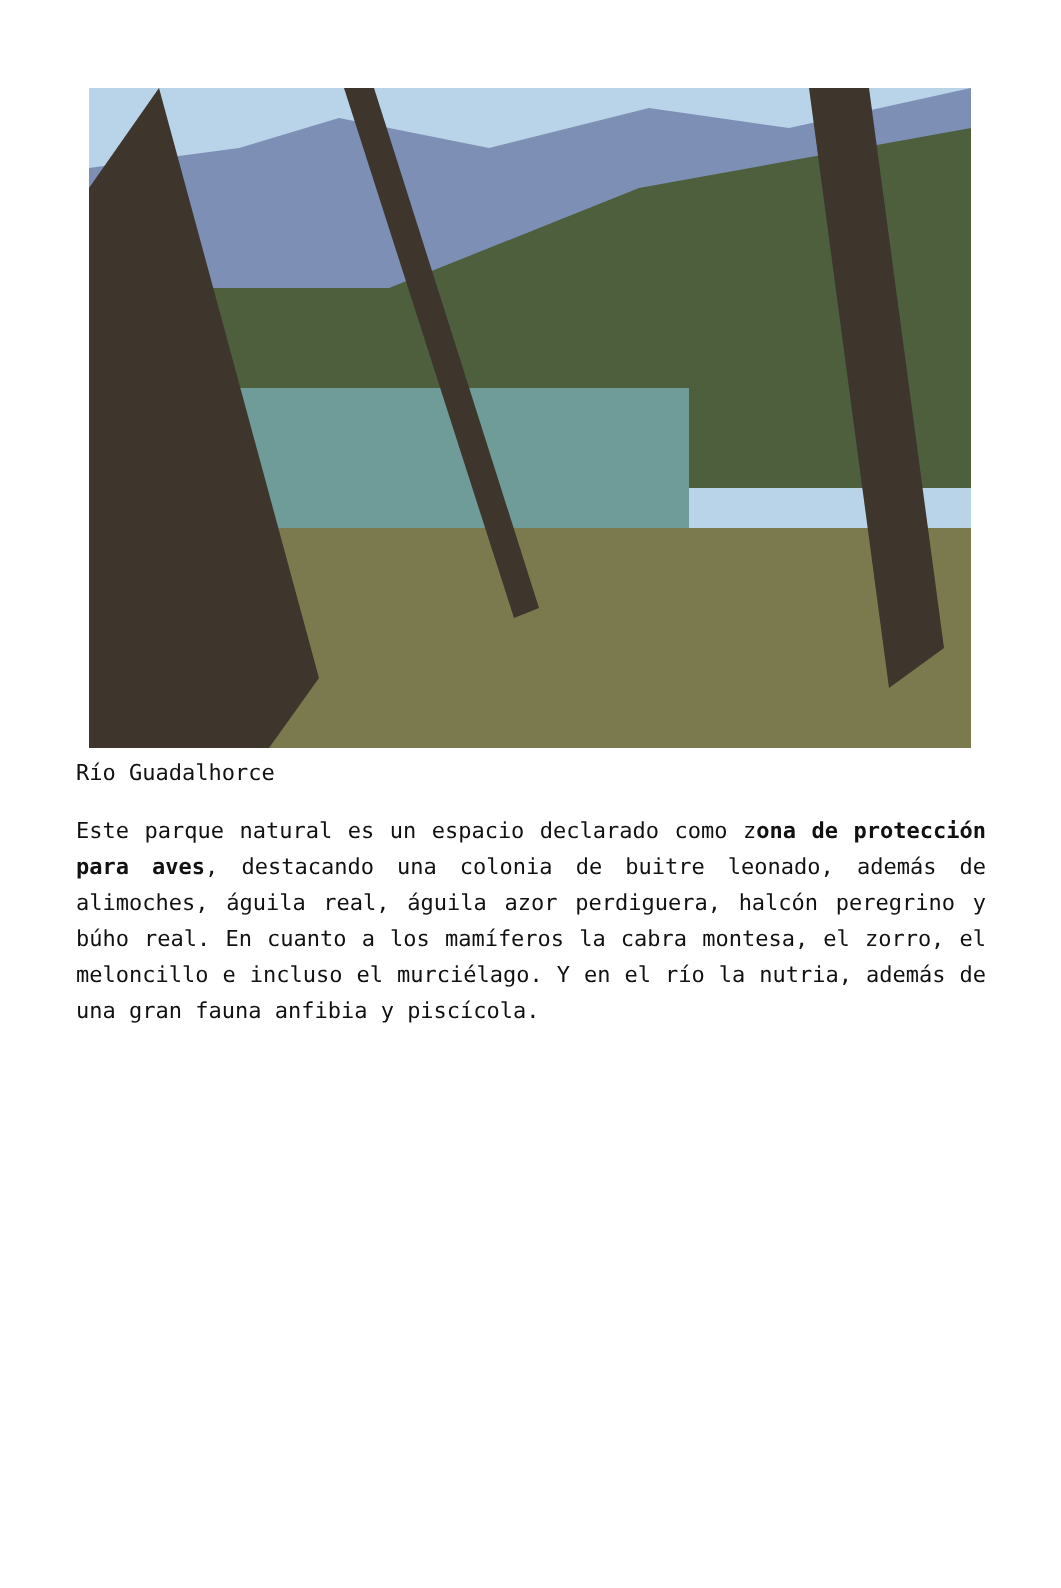Río Guadalhorce
Este parque natural es un espacio declarado como zona de protección para aves, destacando una colonia de buitre leonado, además de alimoches, águila real, águila azor perdiguera, halcón peregrino y búho real. En cuanto a los mamíferos la cabra montesa, el zorro, el meloncillo e incluso el murciélago. Y en el río la nutria, además de una gran fauna anfibia y piscícola.